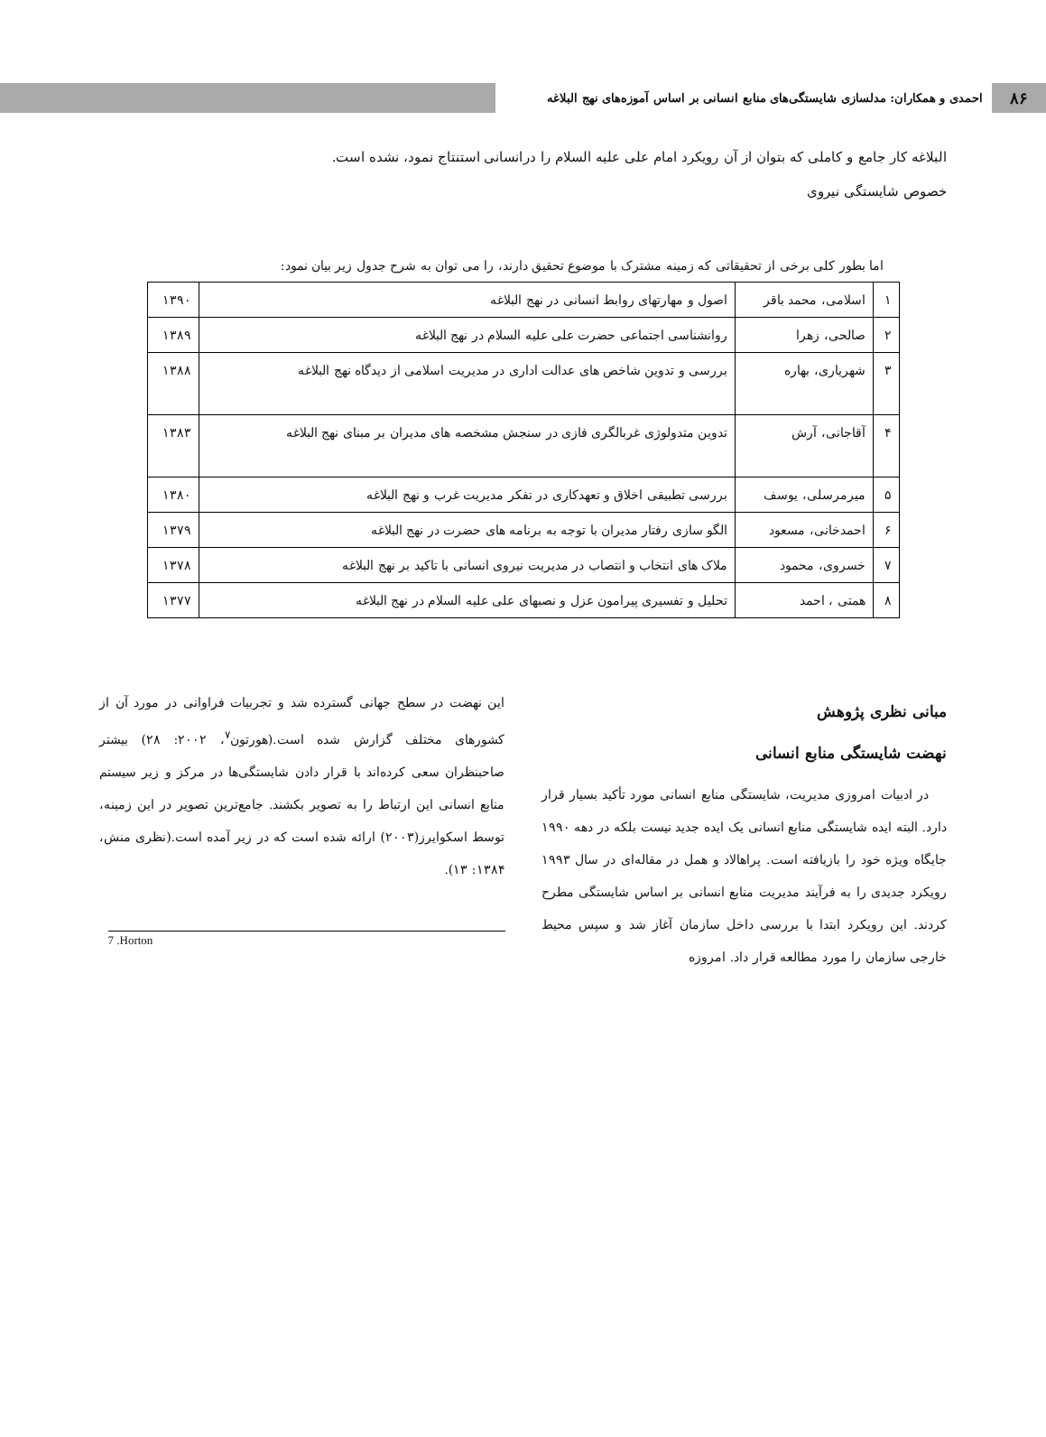۸۶
احمدی و همکاران: مدلسازی شایستگی‌های منابع انسانی بر اساس آموزه‌های نهج البلاغه
البلاغه کار جامع و کاملی که بتوان از آن رویکرد امام علی علیه السلام را در خصوص شایستگی نیروی
انسانی استنتاج نمود، نشده است.
اما بطور کلی برخی از تحقیقاتی که زمینه مشترک با موضوع تحقیق دارند، را می توان به شرح جدول زیر بیان نمود:
| ۱ | اسلامی، محمد باقر | اصول و مهارتهای روابط انسانی در نهج البلاغه | ۱۳۹۰ |
| ۲ | صالحی، زهرا | روانشناسی اجتماعی حضرت علی علیه السلام در نهج البلاغه | ۱۳۸۹ |
| ۳ | شهریاری، بهاره | بررسی و تدوین شاخص های عدالت اداری در مدیریت اسلامی از دیدگاه نهج البلاغه | ۱۳۸۸ |
| ۴ | آقاجانی، آرش | تدوین متدولوژی غربالگری فازی در سنجش مشخصه های مدیران بر مبنای نهج البلاغه | ۱۳۸۳ |
| ۵ | میرمرسلی، یوسف | بررسی تطبیقی اخلاق و تعهدکاری در تفکر مدیریت غرب و نهج البلاغه | ۱۳۸۰ |
| ۶ | احمدخانی، مسعود | الگو سازی رفتار مدیران با توجه به برنامه های حضرت در نهج البلاغه | ۱۳۷۹ |
| ۷ | خسروی، محمود | ملاک های انتخاب و انتصاب در مدیریت نیروی انسانی با تاکید بر نهج البلاغه | ۱۳۷۸ |
| ۸ | همتی ، احمد | تحلیل و تفسیری پیرامون عزل و نصبهای علی علیه السلام در نهج البلاغه | ۱۳۷۷ |
مبانی نظری پژوهش
نهضت شایستگی منابع انسانی
در ادبیات امروزی مدیریت، شایستگی منابع انسانی مورد تأکید بسیار قرار دارد. البته ایده شایستگی منابع انسانی یک ایده جدید نیست بلکه در دهه ۱۹۹۰ جایگاه ویژه خود را بازیافته است. پراهالاد و همل در مقاله‌ای در سال ۱۹۹۳ رویکرد جدیدی را به فرآیند مدیریت منابع انسانی بر اساس شایستگی مطرح کردند. این رویکرد ابتدا با بررسی داخل سازمان آغاز شد و سپس محیط خارجی سازمان را مورد مطالعه قرار داد. امروزه
این نهضت در سطح جهانی گسترده شد و تجربیات فراوانی در مورد آن از کشورهای مختلف گزارش شده است.(هورتون<sup>۷</sup>، ۲۰۰۲: ۲۸) بیشتر صاحبنظران سعی کرده‌اند با قرار دادن شایستگی‌ها در مرکز و زیر سیستم منابع انسانی این ارتباط را به تصویر بکشند. جامع‌ترین تصویر در این زمینه، توسط اسکوایرز(۲۰۰۳) ارائه شده است که در زیر آمده است.(نظری منش، ۱۳۸۴: ۱۳).
7 .Horton